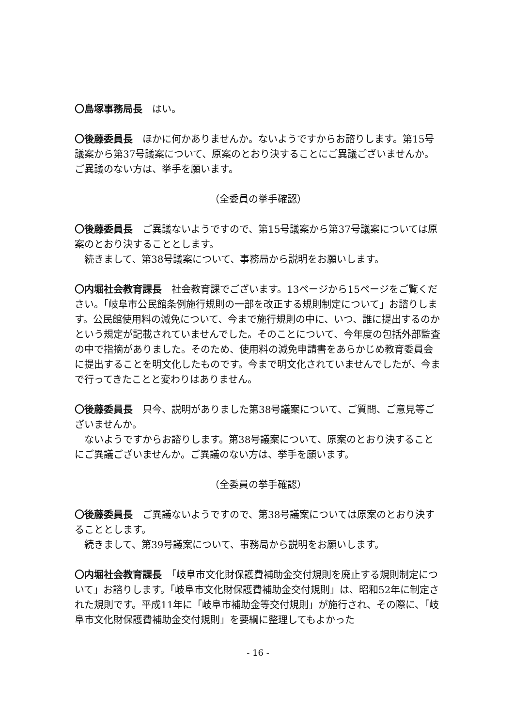〇島塚事務局長　はい。
〇後藤委員長　ほかに何かありませんか。ないようですからお諮りします。第15号議案から第37号議案について、原案のとおり決することにご異議ございませんか。ご異議のない方は、挙手を願います。
（全委員の挙手確認）
〇後藤委員長　ご異議ないようですので、第15号議案から第37号議案については原案のとおり決することとします。
続きまして、第38号議案について、事務局から説明をお願いします。
〇内堀社会教育課長　社会教育課でございます。13ページから15ページをご覧ください。「岐阜市公民館条例施行規則の一部を改正する規則制定について」お諮りします。公民館使用料の減免について、今まで施行規則の中に、いつ、誰に提出するのかという規定が記載されていませんでした。そのことについて、今年度の包括外部監査の中で指摘がありました。そのため、使用料の減免申請書をあらかじめ教育委員会に提出することを明文化したものです。今まで明文化されていませんでしたが、今まで行ってきたことと変わりはありません。
〇後藤委員長　只今、説明がありました第38号議案について、ご質問、ご意見等ございませんか。
ないようですからお諮りします。第38号議案について、原案のとおり決することにご異議ございませんか。ご異議のない方は、挙手を願います。
（全委員の挙手確認）
〇後藤委員長　ご異議ないようですので、第38号議案については原案のとおり決することとします。
続きまして、第39号議案について、事務局から説明をお願いします。
〇内堀社会教育課長　「岐阜市文化財保護費補助金交付規則を廃止する規則制定について」お諮りします。「岐阜市文化財保護費補助金交付規則」は、昭和52年に制定された規則です。平成11年に「岐阜市補助金等交付規則」が施行され、その際に、「岐阜市文化財保護費補助金交付規則」を要綱に整理してもよかった
- 16 -